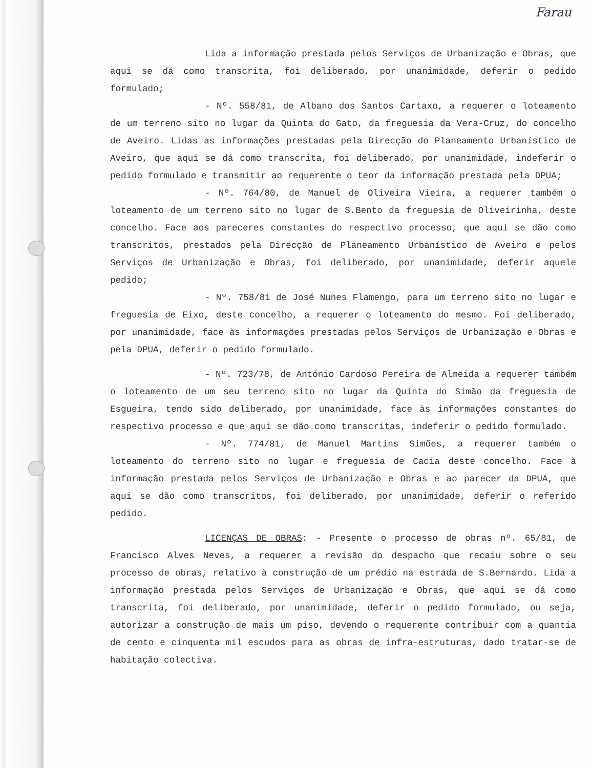Farau
Lida a informação prestada pelos Serviços de Urbanização e Obras, que aqui se dá como transcrita, foi deliberado, por unanimidade, deferir o pedido formulado;
- Nº. 558/81, de Albano dos Santos Cartaxo, a requerer o loteamento de um terreno sito no lugar da Quinta do Gato, da freguesia da Vera-Cruz, do concelho de Aveiro. Lidas as informações prestadas pela Direcção do Planeamento Urbanístico de Aveiro, que aqui se dá como transcrita, foi deliberado, por unanimidade, indeferir o pedido formulado e transmitir ao requerente o teor da informação prestada pela DPUA;
- Nº. 764/80, de Manuel de Oliveira Vieira, a requerer também o loteamento de um terreno sito no lugar de S.Bento da freguesia de Oliveirinha, deste concelho. Face aos pareceres constantes do respectivo processo, que aqui se dão como transcritos, prestados pela Direcção de Planeamento Urbanístico de Aveiro e pelos Serviços de Urbanização e Obras, foi deliberado, por unanimidade, deferir aquele pedido;
- Nº. 758/81 de José Nunes Flamengo, para um terreno sito no lugar e freguesia de Eixo, deste concelho, a requerer o loteamento do mesmo. Foi deliberado, por unanimidade, face às informações prestadas pelos Serviços de Urbanização e Obras e pela DPUA, deferir o pedido formulado.
- Nº. 723/78, de António Cardoso Pereira de Almeida a requerer também o loteamento de um seu terreno sito no lugar da Quinta do Simão da freguesia de Esgueira, tendo sido deliberado, por unanimidade, face às informações constantes do respectivo processo e que aqui se dão como transcritas, indeferir o pedido formulado.
- Nº. 774/81, de Manuel Martins Simões, a requerer também o loteamento do terreno sito no lugar e freguesia de Cacia deste concelho. Face à informação prestada pelos Serviços de Urbanização e Obras e ao parecer da DPUA, que aqui se dão como transcritos, foi deliberado, por unanimidade, deferir o referido pedido.
LICENÇAS DE OBRAS: - Presente o processo de obras nº. 65/81, de Francisco Alves Neves, a requerer a revisão do despacho que recaiu sobre o seu processo de obras, relativo à construção de um prédio na estrada de S.Bernardo. Lida a informação prestada pelos Serviços de Urbanização e Obras, que aqui se dá como transcrita, foi deliberado, por unanimidade, deferir o pedido formulado, ou seja, autorizar a construção de mais um piso, devendo o requerente contribuir com a quantia de cento e cinquenta mil escudos para as obras de infra-estruturas, dado tratar-se de habitação colectiva.